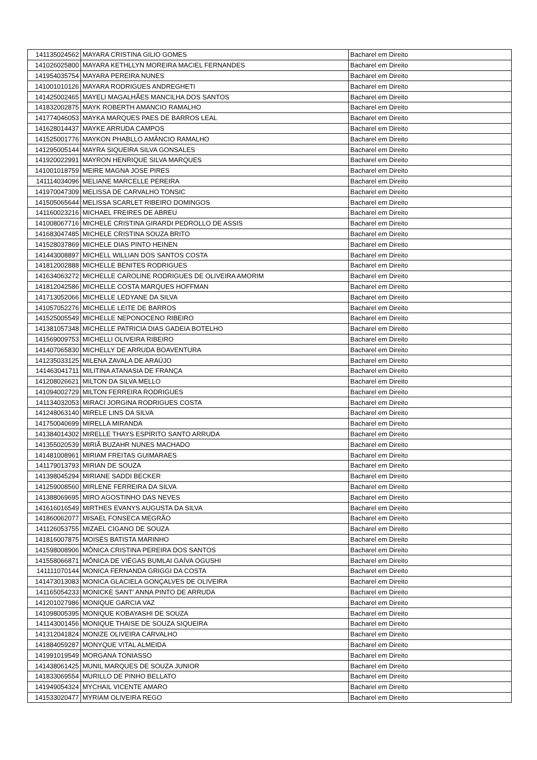| 141135024562 | MAYARA CRISTINA GILIO GOMES | Bacharel em Direito |
| 141026025800 | MAYARA KETHLLYN MOREIRA MACIEL FERNANDES | Bacharel em Direito |
| 141954035754 | MAYARA PEREIRA NUNES | Bacharel em Direito |
| 141001010126 | MAYARA RODRIGUES ANDREGHETI | Bacharel em Direito |
| 141425002465 | MAYELI MAGALHÃES MANCILHA DOS SANTOS | Bacharel em Direito |
| 141832002875 | MAYK ROBERTH AMANCIO RAMALHO | Bacharel em Direito |
| 141774046053 | MAYKA MARQUES PAES DE BARROS LEAL | Bacharel em Direito |
| 141628014437 | MAYKE ARRUDA CAMPOS | Bacharel em Direito |
| 141525001776 | MAYKON PHABLLO AMÂNCIO RAMALHO | Bacharel em Direito |
| 141295005144 | MAYRA SIQUEIRA SILVA GONSALES | Bacharel em Direito |
| 141920022991 | MAYRON HENRIQUE SILVA MARQUES | Bacharel em Direito |
| 141001018759 | MEIRE MAGNA JOSE PIRES | Bacharel em Direito |
| 141114034096 | MELIANE MARCELLE PEREIRA | Bacharel em Direito |
| 141970047309 | MELISSA DE CARVALHO TONSIC | Bacharel em Direito |
| 141505065644 | MELISSA SCARLET RIBEIRO DOMINGOS | Bacharel em Direito |
| 141160023216 | MICHAEL FREIRES DE ABREU | Bacharel em Direito |
| 141008067716 | MICHELE CRISTINA GIRARDI PEDROLLO DE ASSIS | Bacharel em Direito |
| 141683047485 | MICHELE CRISTINA SOUZA BRITO | Bacharel em Direito |
| 141528037869 | MICHELE DIAS PINTO HEINEN | Bacharel em Direito |
| 141443008897 | MICHELL WILLIAN DOS SANTOS COSTA | Bacharel em Direito |
| 141812002888 | MICHELLE BENITES RODRIGUES | Bacharel em Direito |
| 141634063272 | MICHELLE CAROLINE RODRIGUES DE OLIVEIRA AMORIM | Bacharel em Direito |
| 141812042586 | MICHELLE COSTA MARQUES HOFFMAN | Bacharel em Direito |
| 141713052066 | MICHELLE LEDYANE DA SILVA | Bacharel em Direito |
| 141057052276 | MICHELLE LEITE DE BARROS | Bacharel em Direito |
| 141525005549 | MICHELLE NEPONOCENO RIBEIRO | Bacharel em Direito |
| 141381057348 | MICHELLE PATRICIA DIAS GADEIA BOTELHO | Bacharel em Direito |
| 141569009753 | MICHELLI OLIVEIRA RIBEIRO | Bacharel em Direito |
| 141407065830 | MICHELLY DE ARRUDA BOAVENTURA | Bacharel em Direito |
| 141235033125 | MILENA ZAVALA DE ARAÚJO | Bacharel em Direito |
| 141463041711 | MILITINA ATANASIA DE FRANÇA | Bacharel em Direito |
| 141208026621 | MILTON DA SILVA MELLO | Bacharel em Direito |
| 141094002729 | MILTON FERREIRA RODRIGUES | Bacharel em Direito |
| 141134032053 | MIRACI JORGINA RODRIGUES COSTA | Bacharel em Direito |
| 141248063140 | MIRELE LINS DA SILVA | Bacharel em Direito |
| 141750040699 | MIRELLA MIRANDA | Bacharel em Direito |
| 141384014302 | MIRELLE THAYS ESPÍRITO SANTO ARRUDA | Bacharel em Direito |
| 141355020539 | MIRIÃ BUZAHR NUNES MACHADO | Bacharel em Direito |
| 141481008961 | MIRIAM FREITAS GUIMARAES | Bacharel em Direito |
| 141179013793 | MIRIAN DE SOUZA | Bacharel em Direito |
| 141398045294 | MIRIANE SADDI BECKER | Bacharel em Direito |
| 141259008560 | MIRLENE FERREIRA DA SILVA | Bacharel em Direito |
| 141388069695 | MIRO AGOSTINHO DAS NEVES | Bacharel em Direito |
| 141616016549 | MIRTHES EVANYS AUGUSTA DA SILVA | Bacharel em Direito |
| 141860062077 | MISAEL FONSECA MEGRÃO | Bacharel em Direito |
| 141126053755 | MIZAEL CIGANO DE SOUZA | Bacharel em Direito |
| 141816007875 | MOISÉS BATISTA MARINHO | Bacharel em Direito |
| 141598008906 | MÔNICA CRISTINA PEREIRA DOS SANTOS | Bacharel em Direito |
| 141558066871 | MÔNICA DE VIÉGAS BUMLAI GAÍVA OGUSHI | Bacharel em Direito |
| 141111070144 | MONICA FERNANDA GRIGGI DA COSTA | Bacharel em Direito |
| 141473013083 | MONICA GLACIELA GONÇALVES DE OLIVEIRA | Bacharel em Direito |
| 141165054233 | MONICKE SANT' ANNA PINTO DE ARRUDA | Bacharel em Direito |
| 141201027986 | MONIQUE GARCIA VAZ | Bacharel em Direito |
| 141098005395 | MONIQUE KOBAYASHI DE SOUZA | Bacharel em Direito |
| 141143001456 | MONIQUE THAISE DE SOUZA SIQUEIRA | Bacharel em Direito |
| 141312041824 | MONIZE OLIVEIRA CARVALHO | Bacharel em Direito |
| 141884059287 | MONYQUE VITAL ALMEIDA | Bacharel em Direito |
| 141991019549 | MORGANA TONIASSO | Bacharel em Direito |
| 141438061425 | MUNIL MARQUES DE SOUZA JUNIOR | Bacharel em Direito |
| 141833069554 | MURILLO DE PINHO BELLATO | Bacharel em Direito |
| 141949054324 | MYCHAIL VICENTE AMARO | Bacharel em Direito |
| 141533020477 | MYRIAM OLIVEIRA REGO | Bacharel em Direito |